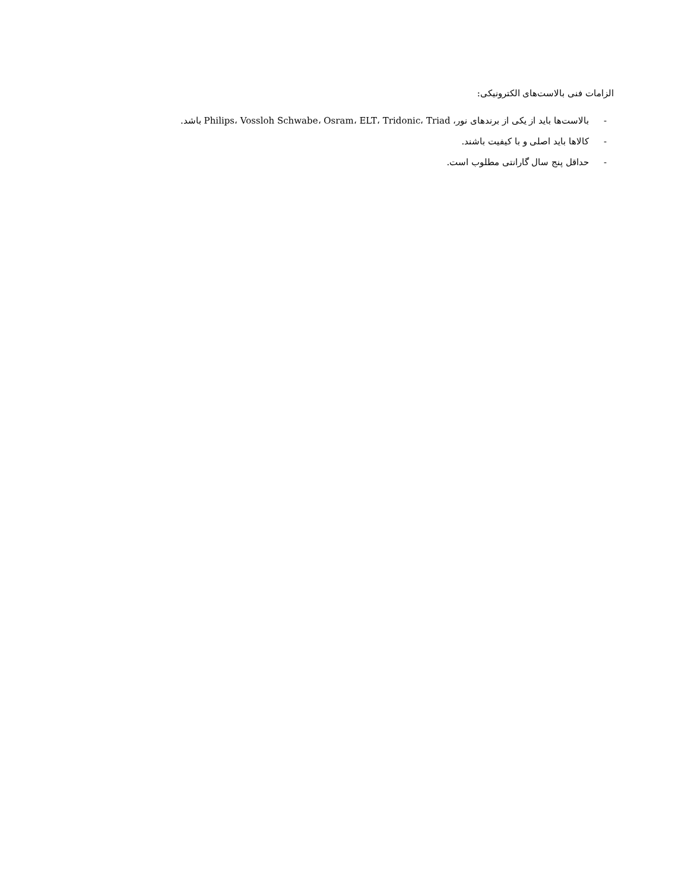الزامات فنی بالاست‌های الکترونیکی:
- بالاست‌ها باید از یکی از برندهای نور، Philips، Vossloh Schwabe، Osram، ELT، Tridonic، Triad باشد.
- کالاها باید اصلی و با کیفیت باشند.
- حداقل پنج سال گارانتی مطلوب است.